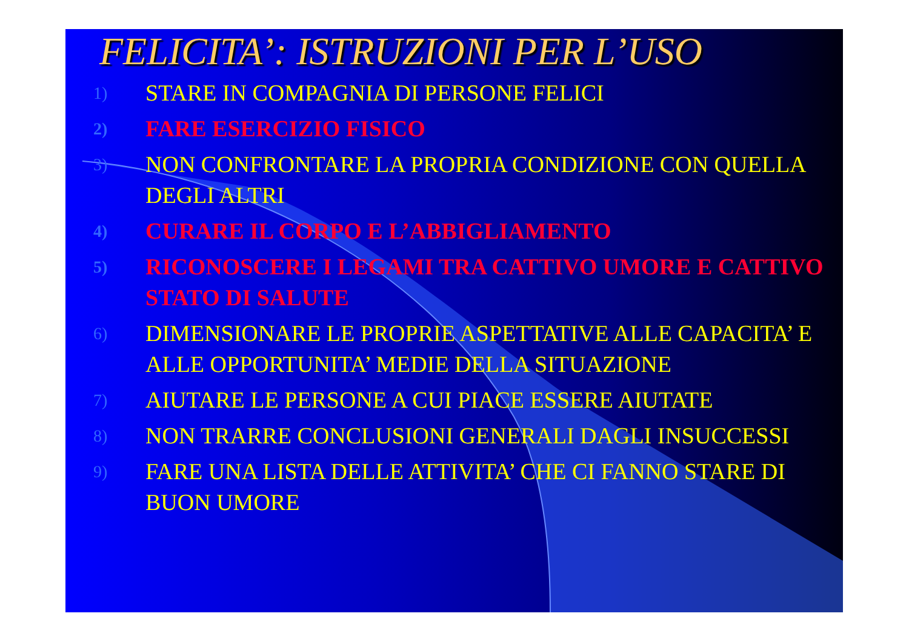FELICITA’: ISTRUZIONI PER L’USO
1) STARE IN COMPAGNIA DI PERSONE FELICI
2) FARE ESERCIZIO FISICO
3) NON CONFRONTARE LA PROPRIA CONDIZIONE CON QUELLA DEGLI ALTRI
4) CURARE IL CORPO E L’ABBIGLIAMENTO
5) RICONOSCERE I LEGAMI TRA CATTIVO UMORE E CATTIVO STATO DI SALUTE
6) DIMENSIONARE LE PROPRIE ASPETTATIVE ALLE CAPACITA’ E ALLE OPPORTUNITA’ MEDIE DELLA SITUAZIONE
7) AIUTARE LE PERSONE A CUI PIACE ESSERE AIUTATE
8) NON TRARRE CONCLUSIONI GENERALI DAGLI INSUCCESSI
9) FARE UNA LISTA DELLE ATTIVITA’ CHE CI FANNO STARE DI BUON UMORE